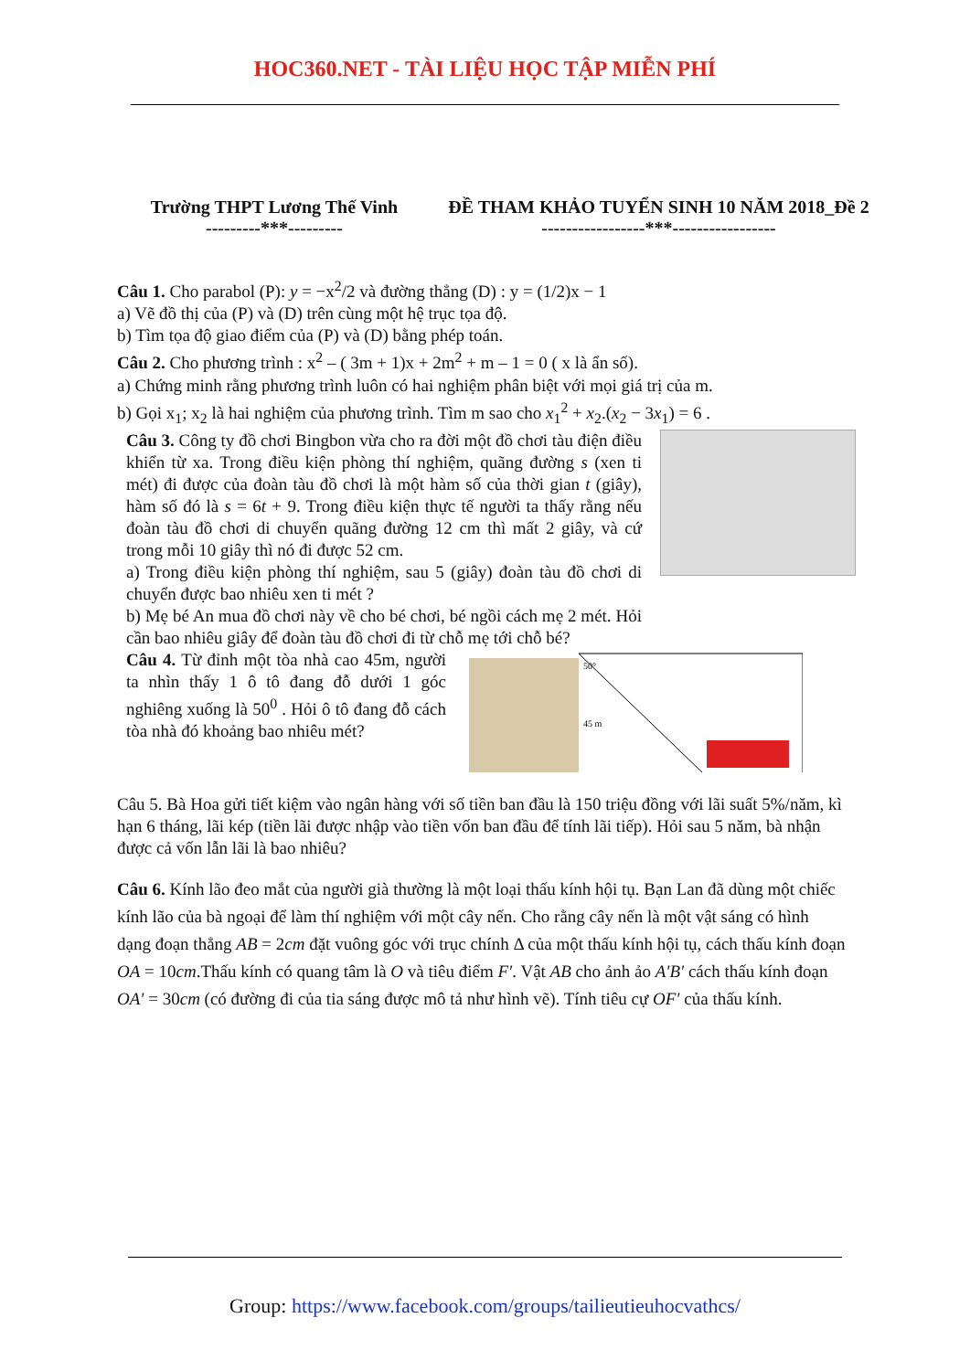HOC360.NET - TÀI LIỆU HỌC TẬP MIỄN PHÍ
Trường THPT Lương Thế Vinh
---------***---------
ĐỀ THAM KHẢO TUYỂN SINH 10 NĂM 2018_Đề 2
-----------------***-----------------
Câu 1. Cho parabol (P): y = −x<sup>2</sup>/2 và đường thẳng (D) : y = (1/2)x − 1
a) Vẽ đồ thị của (P) và (D) trên cùng một hệ trục tọa độ.
b) Tìm tọa độ giao điểm của (P) và (D) bằng phép toán.
Câu 2. Cho phương trình : x<sup>2</sup> – ( 3m + 1)x + 2m<sup>2</sup> + m – 1 = 0 ( x là ẩn số).
a) Chứng minh rằng phương trình luôn có hai nghiệm phân biệt với mọi giá trị của m.
b) Gọi x<sub>1</sub>; x<sub>2</sub> là hai nghiệm của phương trình. Tìm m sao cho x<sub>1</sub><sup>2</sup> + x<sub>2</sub>.(x<sub>2</sub> − 3x<sub>1</sub>) = 6 .
Câu 3. Công ty đồ chơi Bingbon vừa cho ra đời một đồ chơi tàu điện điều khiển từ xa. Trong điều kiện phòng thí nghiệm, quãng đường s (xen ti mét) đi được của đoàn tàu đồ chơi là một hàm số của thời gian t (giây), hàm số đó là s = 6t + 9. Trong điều kiện thực tế người ta thấy rằng nếu đoàn tàu đồ chơi di chuyển quãng đường 12 cm thì mất 2 giây, và cứ trong mỗi 10 giây thì nó đi được 52 cm.
a) Trong điều kiện phòng thí nghiệm, sau 5 (giây) đoàn tàu đồ chơi di chuyển được bao nhiêu xen ti mét ?
b) Mẹ bé An mua đồ chơi này về cho bé chơi, bé ngồi cách mẹ 2 mét. Hỏi cần bao nhiêu giây để đoàn tàu đồ chơi đi từ chỗ mẹ tới chỗ bé?
Câu 4. Từ đỉnh một tòa nhà cao 45m, người ta nhìn thấy 1 ô tô đang đỗ dưới 1 góc nghiêng xuống là 50<sup>0</sup> . Hỏi ô tô đang đỗ cách tòa nhà đó khoảng bao nhiêu mét?
50°
45 m
Câu 5. Bà Hoa gửi tiết kiệm vào ngân hàng với số tiền ban đầu là 150 triệu đồng với lãi suất 5%/năm, kì hạn 6 tháng, lãi kép (tiền lãi được nhập vào tiền vốn ban đầu để tính lãi tiếp). Hỏi sau 5 năm, bà nhận được cả vốn lẫn lãi là bao nhiêu?
Câu 6. Kính lão đeo mắt của người già thường là một loại thấu kính hội tụ. Bạn Lan đã dùng một chiếc kính lão của bà ngoại để làm thí nghiệm với một cây nến. Cho rằng cây nến là một vật sáng có hình dạng đoạn thẳng AB = 2cm đặt vuông góc với trục chính Δ của một thấu kính hội tụ, cách thấu kính đoạn OA = 10cm.Thấu kính có quang tâm là O và tiêu điểm F′. Vật AB cho ảnh ảo A′B′ cách thấu kính đoạn OA′ = 30cm (có đường đi của tia sáng được mô tả như hình vẽ). Tính tiêu cự OF′ của thấu kính.
Group: https://www.facebook.com/groups/tailieutieuhocvathcs/